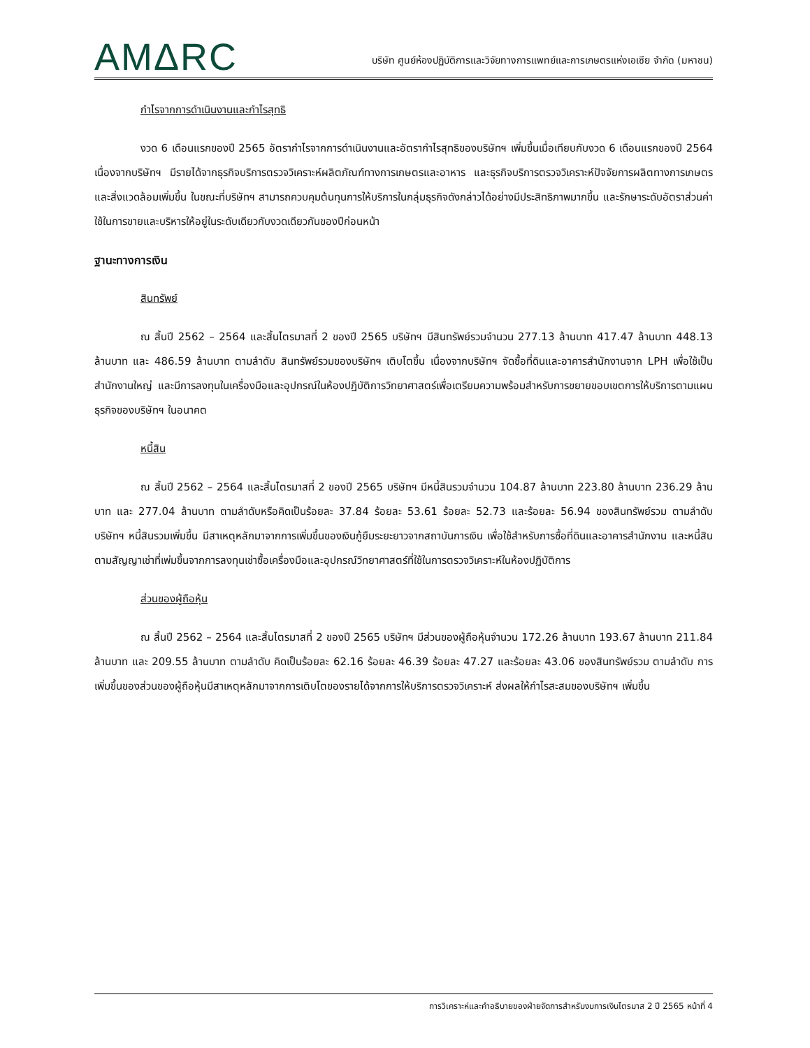AMΔRC
บริษัท ศูนย์ห้องปฏิบัติการและวิจัยทางการแพทย์และการเกษตรแห่งเอเซีย จำกัด (มหาชน)
กำไรจากการดำเนินงานและกำไรสุทธิ
งวด 6 เดือนแรกของปี 2565 อัตรากำไรจากการดำเนินงานและอัตรากำไรสุทธิของบริษัทฯ เพิ่มขึ้นเมื่อเทียบกับงวด 6 เดือนแรกของปี 2564 เนื่องจากบริษัทฯ มีรายได้จากธุรกิจบริการตรวจวิเคราะห์ผลิตภัณฑ์ทางการเกษตรและอาหาร และธุรกิจบริการตรวจวิเคราะห์ปัจจัยการผลิตทางการเกษตรและสิ่งแวดล้อมเพิ่มขึ้น ในขณะที่บริษัทฯ สามารถควบคุมต้นทุนการให้บริการในกลุ่มธุรกิจดังกล่าวได้อย่างมีประสิทธิภาพมากขึ้น และรักษาระดับอัตราส่วนค่าใช้ในการขายและบริหารให้อยู่ในระดับเดียวกับงวดเดียวกันของปีก่อนหน้า
ฐานะทางการเงิน
สินทรัพย์
ณ สิ้นปี 2562 – 2564 และสิ้นไตรมาสที่ 2 ของปี 2565 บริษัทฯ มีสินทรัพย์รวมจำนวน 277.13 ล้านบาท 417.47 ล้านบาท 448.13 ล้านบาท และ 486.59 ล้านบาท ตามลำดับ สินทรัพย์รวมของบริษัทฯ เติบโตขึ้น เนื่องจากบริษัทฯ จัดซื้อที่ดินและอาคารสำนักงานจาก LPH เพื่อใช้เป็นสำนักงานใหญ่ และมีการลงทุนในเครื่องมือและอุปกรณ์ในห้องปฏิบัติการวิทยาศาสตร์เพื่อเตรียมความพร้อมสำหรับการขยายขอบเขตการให้บริการตามแผนธุรกิจของบริษัทฯ ในอนาคต
หนี้สิน
ณ สิ้นปี 2562 – 2564 และสิ้นไตรมาสที่ 2 ของปี 2565 บริษัทฯ มีหนี้สินรวมจำนวน 104.87 ล้านบาท 223.80 ล้านบาท 236.29 ล้านบาท และ 277.04 ล้านบาท ตามลำดับหรือคิดเป็นร้อยละ 37.84 ร้อยละ 53.61 ร้อยละ 52.73 และร้อยละ 56.94 ของสินทรัพย์รวม ตามลำดับ บริษัทฯ หนี้สินรวมเพิ่มขึ้น มีสาเหตุหลักมาจากการเพิ่มขึ้นของเงินกู้ยืมระยะยาวจากสถาบันการเงิน เพื่อใช้สำหรับการซื้อที่ดินและอาคารสำนักงาน และหนี้สินตามสัญญาเช่าที่เพ่มขึ้นจากการลงทุนเช่าซื้อเครื่องมือและอุปกรณ์วิทยาศาสตร์ที่ใช้ในการตรวจวิเคราะห์ในห้องปฏิบัติการ
ส่วนของผู้ถือหุ้น
ณ สิ้นปี 2562 – 2564 และสิ้นไตรมาสที่ 2 ของปี 2565 บริษัทฯ มีส่วนของผู้ถือหุ้นจำนวน 172.26 ล้านบาท 193.67 ล้านบาท 211.84 ล้านบาท และ 209.55 ล้านบาท ตามลำดับ คิดเป็นร้อยละ 62.16 ร้อยละ 46.39 ร้อยละ 47.27 และร้อยละ 43.06 ของสินทรัพย์รวม ตามลำดับ การเพิ่มขึ้นของส่วนของผู้ถือหุ้นมีสาเหตุหลักมาจากการเติบโตของรายได้จากการให้บริการตรวจวิเคราะห์ ส่งผลให้กำไรสะสมของบริษัทฯ เพิ่มขึ้น
การวิเคราะห์และคำอธิบายของฝ่ายจัดการสำหรับงบการเงินไตรมาส 2 ปี 2565 หน้าที่ 4